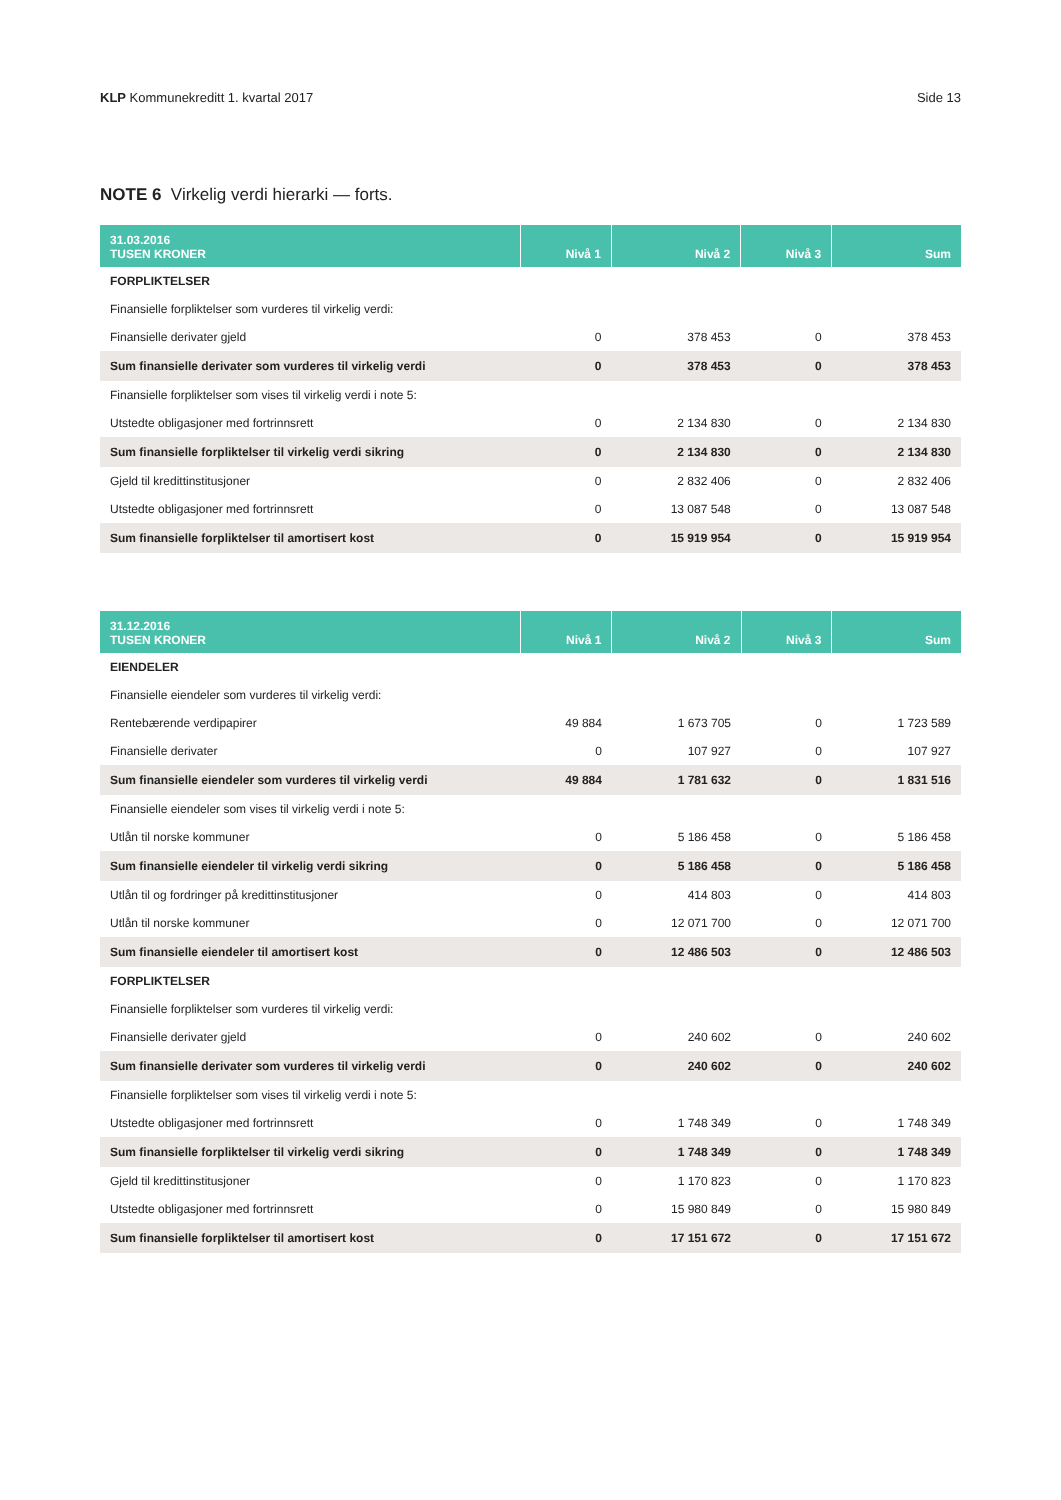KLP Kommunekreditt 1. kvartal 2017 Side 13
NOTE 6 Virkelig verdi hierarki — forts.
| 31.03.2016 TUSEN KRONER | Nivå 1 | Nivå 2 | Nivå 3 | Sum |
| --- | --- | --- | --- | --- |
| FORPLIKTELSER | | | | |
| Finansielle forpliktelser som vurderes til virkelig verdi: | | | | |
| Finansielle derivater gjeld | 0 | 378 453 | 0 | 378 453 |
| Sum finansielle derivater som vurderes til virkelig verdi | 0 | 378 453 | 0 | 378 453 |
| Finansielle forpliktelser som vises til virkelig verdi i note 5: | | | | |
| Utstedte obligasjoner med fortrinnsrett | 0 | 2 134 830 | 0 | 2 134 830 |
| Sum finansielle forpliktelser til virkelig verdi sikring | 0 | 2 134 830 | 0 | 2 134 830 |
| Gjeld til kredittinstitusjoner | 0 | 2 832 406 | 0 | 2 832 406 |
| Utstedte obligasjoner med fortrinnsrett | 0 | 13 087 548 | 0 | 13 087 548 |
| Sum finansielle forpliktelser til amortisert kost | 0 | 15 919 954 | 0 | 15 919 954 |
| 31.12.2016 TUSEN KRONER | Nivå 1 | Nivå 2 | Nivå 3 | Sum |
| --- | --- | --- | --- | --- |
| EIENDELER | | | | |
| Finansielle eiendeler som vurderes til virkelig verdi: | | | | |
| Rentebærende verdipapirer | 49 884 | 1 673 705 | 0 | 1 723 589 |
| Finansielle derivater | 0 | 107 927 | 0 | 107 927 |
| Sum finansielle eiendeler som vurderes til virkelig verdi | 49 884 | 1 781 632 | 0 | 1 831 516 |
| Finansielle eiendeler som vises til virkelig verdi i note 5: | | | | |
| Utlån til norske kommuner | 0 | 5 186 458 | 0 | 5 186 458 |
| Sum finansielle eiendeler til virkelig verdi sikring | 0 | 5 186 458 | 0 | 5 186 458 |
| Utlån til og fordringer på kredittinstitusjoner | 0 | 414 803 | 0 | 414 803 |
| Utlån til norske kommuner | 0 | 12 071 700 | 0 | 12 071 700 |
| Sum finansielle eiendeler til amortisert kost | 0 | 12 486 503 | 0 | 12 486 503 |
| FORPLIKTELSER | | | | |
| Finansielle forpliktelser som vurderes til virkelig verdi: | | | | |
| Finansielle derivater gjeld | 0 | 240 602 | 0 | 240 602 |
| Sum finansielle derivater som vurderes til virkelig verdi | 0 | 240 602 | 0 | 240 602 |
| Finansielle forpliktelser som vises til virkelig verdi i note 5: | | | | |
| Utstedte obligasjoner med fortrinnsrett | 0 | 1 748 349 | 0 | 1 748 349 |
| Sum finansielle forpliktelser til virkelig verdi sikring | 0 | 1 748 349 | 0 | 1 748 349 |
| Gjeld til kredittinstitusjoner | 0 | 1 170 823 | 0 | 1 170 823 |
| Utstedte obligasjoner med fortrinnsrett | 0 | 15 980 849 | 0 | 15 980 849 |
| Sum finansielle forpliktelser til amortisert kost | 0 | 17 151 672 | 0 | 17 151 672 |